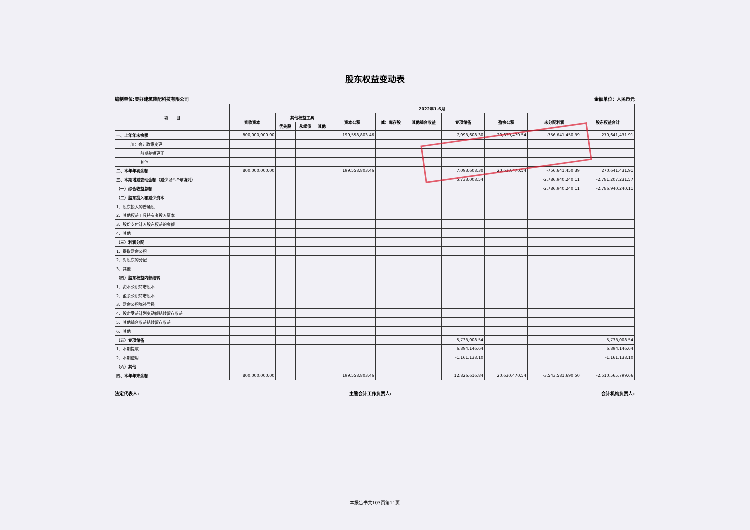股东权益变动表
编制单位:美好建筑装配科技有限公司 金额单位：人民币元
| 项 目 | 2022年1-6月 | | | | | | | | | | |
| --- | --- | --- | --- | --- | --- | --- | --- | --- | --- | --- | --- |
| | 实收资本 | 其他权益工具 | | | 资本公积 | 减：库存股 | 其他综合收益 | 专项储备 | 盈余公积 | 未分配利润 | 股东权益合计 |
| | | 优先股 | 永续债 | 其他 | | | | | | | |
| 一、上年年末余额 | 800,000,000.00 | | | | 199,558,803.46 | | | 7,093,608.30 | 20,630,470.54 | -756,641,450.39 | 270,641,431.91 |
| 加：会计政策变更 | | | | | | | | | | | |
| 前期差错更正 | | | | | | | | | | | |
| 其他 | | | | | | | | | | | |
| 二、本年年初余额 | 800,000,000.00 | | | | 199,558,803.46 | | | 7,093,608.30 | 20,630,470.54 | -756,641,450.39 | 270,641,431.91 |
| 三、本期增减变动金额（减少以“-”号填列） | | | | | | | | 5,733,008.54 | | -2,786,940,240.11 | -2,781,207,231.57 |
| （一）综合收益总额 | | | | | | | | | | -2,786,940,240.11 | -2,786,940,240.11 |
| （二）股东投入和减少资本 | | | | | | | | | | | |
| 1、股东投入的普通股 | | | | | | | | | | | |
| 2、其他权益工具持有者投入资本 | | | | | | | | | | | |
| 3、股份支付计入股东权益的金额 | | | | | | | | | | | |
| 4、其他 | | | | | | | | | | | |
| （三）利润分配 | | | | | | | | | | | |
| 1、提取盈余公积 | | | | | | | | | | | |
| 2、对股东的分配 | | | | | | | | | | | |
| 3、其他 | | | | | | | | | | | |
| （四）股东权益内部结转 | | | | | | | | | | | |
| 1、资本公积转增股本 | | | | | | | | | | | |
| 2、盈余公积转增股本 | | | | | | | | | | | |
| 3、盈余公积弥补亏损 | | | | | | | | | | | |
| 4、设定受益计划变动额结转留存收益 | | | | | | | | | | | |
| 5、其他综合收益结转留存收益 | | | | | | | | | | | |
| 6、其他 | | | | | | | | | | | |
| （五）专项储备 | | | | | | | | 5,733,008.54 | | | 5,733,008.54 |
| 1、本期提取 | | | | | | | | 6,894,146.64 | | | 6,894,146.64 |
| 2、本期使用 | | | | | | | | -1,161,138.10 | | | -1,161,138.10 |
| （六）其他 | | | | | | | | | | | |
| 四、本年年末余额 | 800,000,000.00 | | | | 199,558,803.46 | | | 12,826,616.84 | 20,630,470.54 | -3,543,581,690.50 | -2,510,565,799.66 |
法定代表人: 主管会计工作负责人: 会计机构负责人:
本报告书共103页第11页